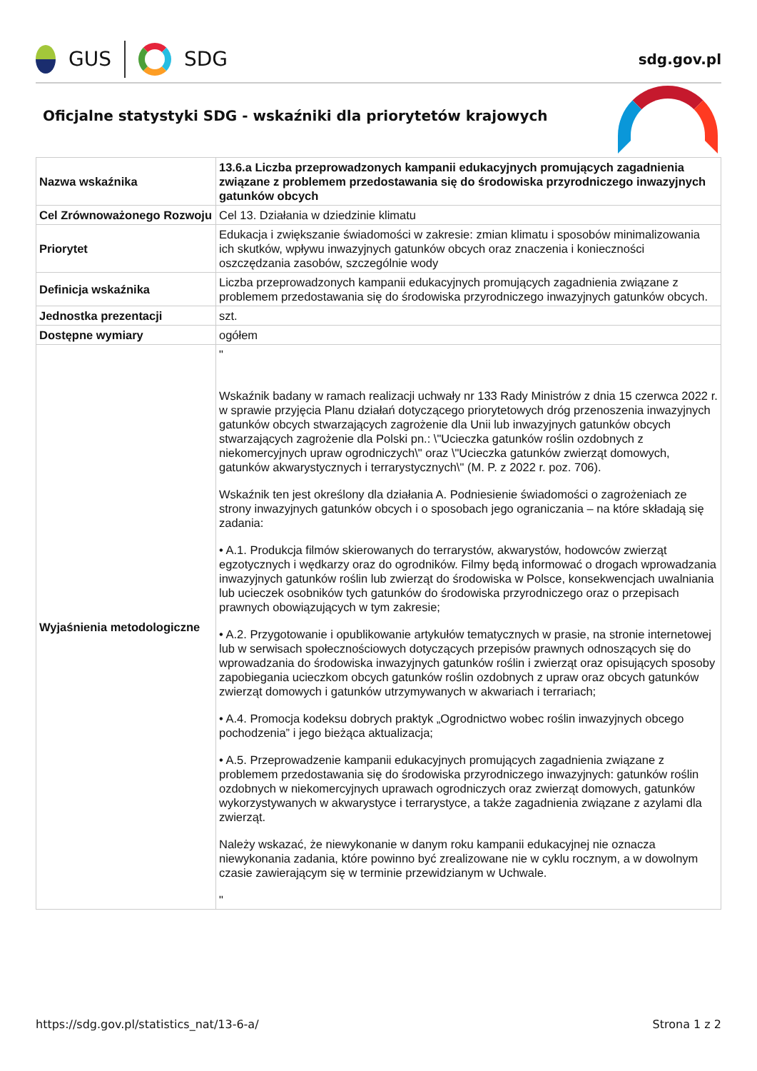GUS
SDG
sdg.gov.pl
Oficjalne statystyki SDG - wskaźniki dla priorytetów krajowych
| Nazwa wskaźnika | 13.6.a Liczba przeprowadzonych kampanii edukacyjnych promujących zagadnienia związane z problemem przedostawania się do środowiska przyrodniczego inwazyjnych gatunków obcych |
| Cel Zrównoważonego Rozwoju | Cel 13. Działania w dziedzinie klimatu |
| Priorytet | Edukacja i zwiększanie świadomości w zakresie: zmian klimatu i sposobów minimalizowania ich skutków, wpływu inwazyjnych gatunków obcych oraz znaczenia i konieczności oszczędzania zasobów, szczególnie wody |
| Definicja wskaźnika | Liczba przeprowadzonych kampanii edukacyjnych promujących zagadnienia związane z problemem przedostawania się do środowiska przyrodniczego inwazyjnych gatunków obcych. |
| Jednostka prezentacji | szt. |
| Dostępne wymiary | ogółem |
| Wyjaśnienia metodologiczne | " Wskaźnik badany w ramach realizacji uchwały nr 133 Rady Ministrów z dnia 15 czerwca 2022 r. w sprawie przyjęcia Planu działań dotyczącego priorytetowych dróg przenoszenia inwazyjnych gatunków obcych stwarzających zagrożenie dla Unii lub inwazyjnych gatunków obcych stwarzających zagrożenie dla Polski pn.: \"Ucieczka gatunków roślin ozdobnych z niekomercyjnych upraw ogrodniczych\" oraz \"Ucieczka gatunków zwierząt domowych, gatunków akwarystycznych i terrarystycznych\" (M. P. z 2022 r. poz. 706). Wskaźnik ten jest określony dla działania A. Podniesienie świadomości o zagrożeniach ze strony inwazyjnych gatunków obcych i o sposobach jego ograniczania – na które składają się zadania: • A.1. Produkcja filmów skierowanych do terrarystów, akwarystów, hodowców zwierząt egzotycznych i wędkarzy oraz do ogrodników. Filmy będą informować o drogach wprowadzania inwazyjnych gatunków roślin lub zwierząt do środowiska w Polsce, konsekwencjach uwalniania lub ucieczek osobników tych gatunków do środowiska przyrodniczego oraz o przepisach prawnych obowiązujących w tym zakresie; • A.2. Przygotowanie i opublikowanie artykułów tematycznych w prasie, na stronie internetowej lub w serwisach społecznościowych dotyczących przepisów prawnych odnoszących się do wprowadzania do środowiska inwazyjnych gatunków roślin i zwierząt oraz opisujących sposoby zapobiegania ucieczkom obcych gatunków roślin ozdobnych z upraw oraz obcych gatunków zwierząt domowych i gatunków utrzymywanych w akwariach i terrariach; • A.4. Promocja kodeksu dobrych praktyk „Ogrodnictwo wobec roślin inwazyjnych obcego pochodzenia” i jego bieżąca aktualizacja; • A.5. Przeprowadzenie kampanii edukacyjnych promujących zagadnienia związane z problemem przedostawania się do środowiska przyrodniczego inwazyjnych: gatunków roślin ozdobnych w niekomercyjnych uprawach ogrodniczych oraz zwierząt domowych, gatunków wykorzystywanych w akwarystyce i terrarystyce, a także zagadnienia związane z azylami dla zwierząt. Należy wskazać, że niewykonanie w danym roku kampanii edukacyjnej nie oznacza niewykonania zadania, które powinno być zrealizowane nie w cyklu rocznym, a w dowolnym czasie zawierającym się w terminie przewidzianym w Uchwale. " |
https://sdg.gov.pl/statistics_nat/13-6-a/ Strona 1 z 2